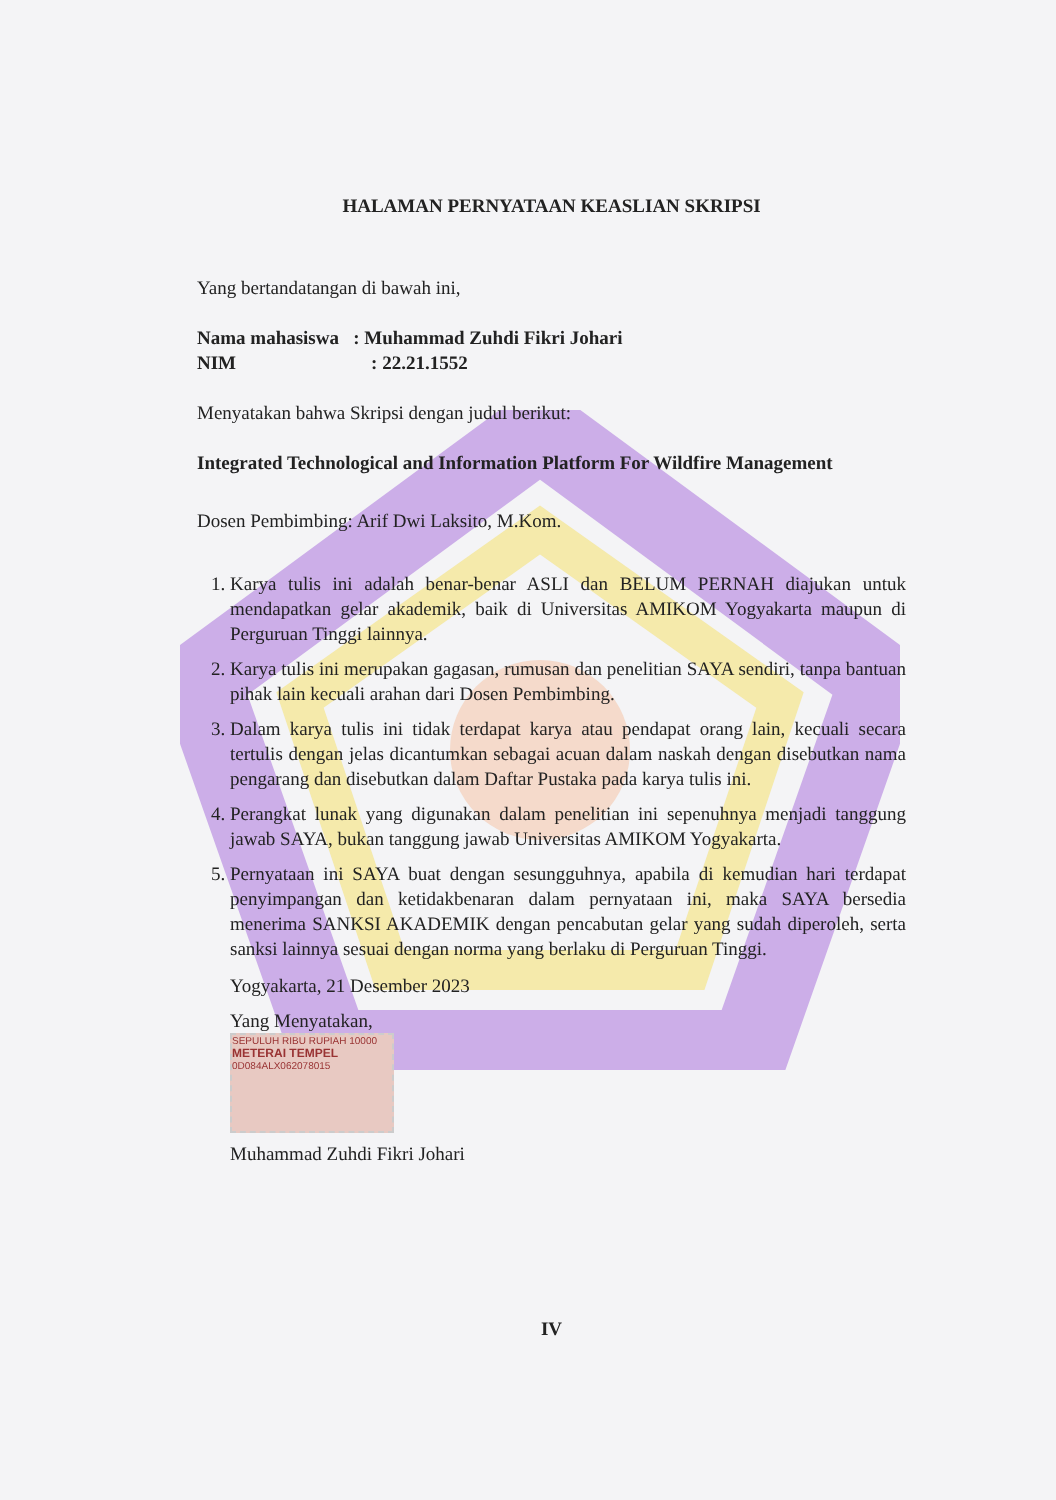HALAMAN PERNYATAAN KEASLIAN SKRIPSI
Yang bertandatangan di bawah ini,
Nama mahasiswa : Muhammad Zuhdi Fikri Johari
NIM : 22.21.1552
Menyatakan bahwa Skripsi dengan judul berikut:
Integrated Technological and Information Platform For Wildfire Management
Dosen Pembimbing: Arif Dwi Laksito, M.Kom.
1. Karya tulis ini adalah benar-benar ASLI dan BELUM PERNAH diajukan untuk mendapatkan gelar akademik, baik di Universitas AMIKOM Yogyakarta maupun di Perguruan Tinggi lainnya.
2. Karya tulis ini merupakan gagasan, rumusan dan penelitian SAYA sendiri, tanpa bantuan pihak lain kecuali arahan dari Dosen Pembimbing.
3. Dalam karya tulis ini tidak terdapat karya atau pendapat orang lain, kecuali secara tertulis dengan jelas dicantumkan sebagai acuan dalam naskah dengan disebutkan nama pengarang dan disebutkan dalam Daftar Pustaka pada karya tulis ini.
4. Perangkat lunak yang digunakan dalam penelitian ini sepenuhnya menjadi tanggung jawab SAYA, bukan tanggung jawab Universitas AMIKOM Yogyakarta.
5. Pernyataan ini SAYA buat dengan sesungguhnya, apabila di kemudian hari terdapat penyimpangan dan ketidakbenaran dalam pernyataan ini, maka SAYA bersedia menerima SANKSI AKADEMIK dengan pencabutan gelar yang sudah diperoleh, serta sanksi lainnya sesuai dengan norma yang berlaku di Perguruan Tinggi.
Yogyakarta, 21 Desember 2023
Yang Menyatakan,
SEPULUH RIBU RUPIAH 10000
METERAI TEMPEL
0D084ALX062078015
Muhammad Zuhdi Fikri Johari
IV